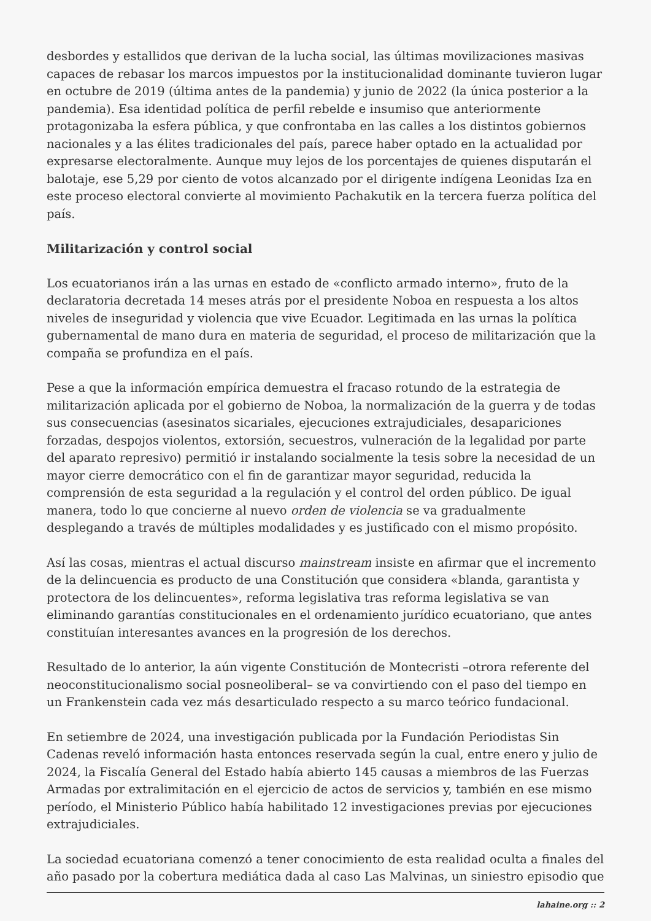desbordes y estallidos que derivan de la lucha social, las últimas movilizaciones masivas capaces de rebasar los marcos impuestos por la institucionalidad dominante tuvieron lugar en octubre de 2019 (última antes de la pandemia) y junio de 2022 (la única posterior a la pandemia). Esa identidad política de perfil rebelde e insumiso que anteriormente protagonizaba la esfera pública, y que confrontaba en las calles a los distintos gobiernos nacionales y a las élites tradicionales del país, parece haber optado en la actualidad por expresarse electoralmente. Aunque muy lejos de los porcentajes de quienes disputarán el balotaje, ese 5,29 por ciento de votos alcanzado por el dirigente indígena Leonidas Iza en este proceso electoral convierte al movimiento Pachakutik en la tercera fuerza política del país.
Militarización y control social
Los ecuatorianos irán a las urnas en estado de «conflicto armado interno», fruto de la declaratoria decretada 14 meses atrás por el presidente Noboa en respuesta a los altos niveles de inseguridad y violencia que vive Ecuador. Legitimada en las urnas la política gubernamental de mano dura en materia de seguridad, el proceso de militarización que la compaña se profundiza en el país.
Pese a que la información empírica demuestra el fracaso rotundo de la estrategia de militarización aplicada por el gobierno de Noboa, la normalización de la guerra y de todas sus consecuencias (asesinatos sicariales, ejecuciones extrajudiciales, desapariciones forzadas, despojos violentos, extorsión, secuestros, vulneración de la legalidad por parte del aparato represivo) permitió ir instalando socialmente la tesis sobre la necesidad de un mayor cierre democrático con el fin de garantizar mayor seguridad, reducida la comprensión de esta seguridad a la regulación y el control del orden público. De igual manera, todo lo que concierne al nuevo orden de violencia se va gradualmente desplegando a través de múltiples modalidades y es justificado con el mismo propósito.
Así las cosas, mientras el actual discurso mainstream insiste en afirmar que el incremento de la delincuencia es producto de una Constitución que considera «blanda, garantista y protectora de los delincuentes», reforma legislativa tras reforma legislativa se van eliminando garantías constitucionales en el ordenamiento jurídico ecuatoriano, que antes constituían interesantes avances en la progresión de los derechos.
Resultado de lo anterior, la aún vigente Constitución de Montecristi –otrora referente del neoconstitucionalismo social posneoliberal– se va convirtiendo con el paso del tiempo en un Frankenstein cada vez más desarticulado respecto a su marco teórico fundacional.
En setiembre de 2024, una investigación publicada por la Fundación Periodistas Sin Cadenas reveló información hasta entonces reservada según la cual, entre enero y julio de 2024, la Fiscalía General del Estado había abierto 145 causas a miembros de las Fuerzas Armadas por extralimitación en el ejercicio de actos de servicios y, también en ese mismo período, el Ministerio Público había habilitado 12 investigaciones previas por ejecuciones extrajudiciales.
La sociedad ecuatoriana comenzó a tener conocimiento de esta realidad oculta a finales del año pasado por la cobertura mediática dada al caso Las Malvinas, un siniestro episodio que
lahaine.org :: 2